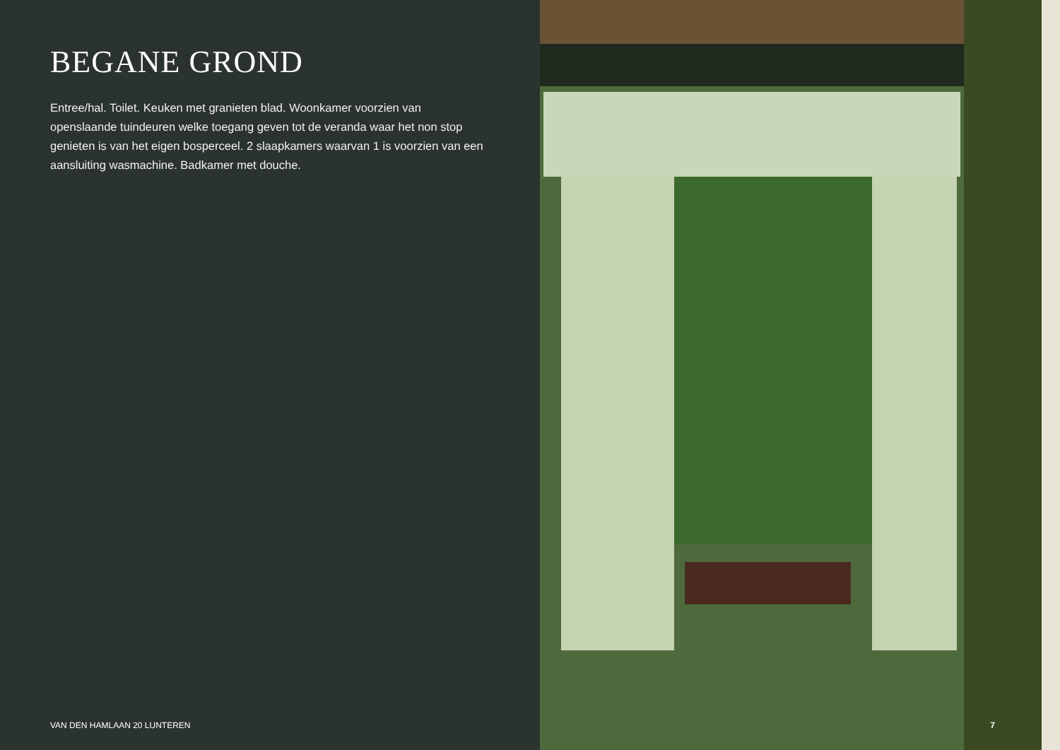BEGANE GROND
Entree/hal. Toilet. Keuken met granieten blad. Woonkamer voorzien van openslaande tuindeuren welke toegang geven tot de veranda waar het non stop genieten is van het eigen bosperceel. 2 slaapkamers waarvan 1 is voorzien van een aansluiting wasmachine. Badkamer met douche.
VAN DEN HAMLAAN 20 LUNTEREN
7